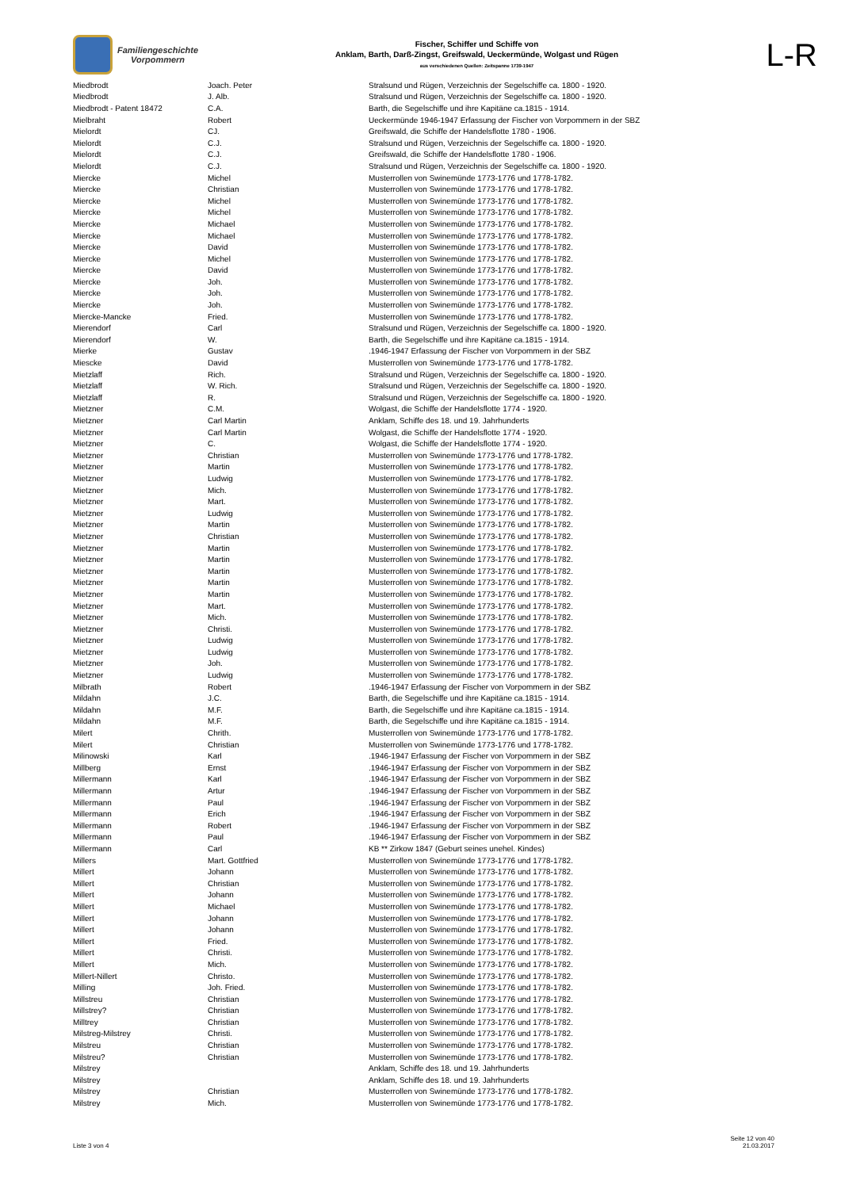Familiengeschichte
Vorpommern
Fischer, Schiffer und Schiffe von
Anklam, Barth, Darß-Zingst, Greifswald, Ueckermünde, Wolgast und Rügen
aus verschiedenen Quellen: Zeitspanne 1739-1947
L-R
| Miedbrodt | Joach. Peter | Stralsund und Rügen, Verzeichnis der Segelschiffe ca. 1800 - 1920. |
| Miedbrodt | J. Alb. | Stralsund und Rügen, Verzeichnis der Segelschiffe ca. 1800 - 1920. |
| Miedbrodt - Patent 18472 | C.A. | Barth, die Segelschiffe und ihre Kapitäne ca.1815 - 1914. |
| Mielbraht | Robert | Ueckermünde 1946-1947 Erfassung der Fischer von Vorpommern in der SBZ |
| Mielordt | CJ. | Greifswald, die Schiffe der Handelsflotte 1780 - 1906. |
| Mielordt | C.J. | Stralsund und Rügen, Verzeichnis der Segelschiffe ca. 1800 - 1920. |
| Mielordt | C.J. | Greifswald, die Schiffe der Handelsflotte 1780 - 1906. |
| Mielordt | C.J. | Stralsund und Rügen, Verzeichnis der Segelschiffe ca. 1800 - 1920. |
| Miercke | Michel | Musterrollen von Swinemünde 1773-1776 und 1778-1782. |
| Miercke | Christian | Musterrollen von Swinemünde 1773-1776 und 1778-1782. |
| Miercke | Michel | Musterrollen von Swinemünde 1773-1776 und 1778-1782. |
| Miercke | Michel | Musterrollen von Swinemünde 1773-1776 und 1778-1782. |
| Miercke | Michael | Musterrollen von Swinemünde 1773-1776 und 1778-1782. |
| Miercke | Michael | Musterrollen von Swinemünde 1773-1776 und 1778-1782. |
| Miercke | David | Musterrollen von Swinemünde 1773-1776 und 1778-1782. |
| Miercke | Michel | Musterrollen von Swinemünde 1773-1776 und 1778-1782. |
| Miercke | David | Musterrollen von Swinemünde 1773-1776 und 1778-1782. |
| Miercke | Joh. | Musterrollen von Swinemünde 1773-1776 und 1778-1782. |
| Miercke | Joh. | Musterrollen von Swinemünde 1773-1776 und 1778-1782. |
| Miercke | Joh. | Musterrollen von Swinemünde 1773-1776 und 1778-1782. |
| Miercke-Mancke | Fried. | Musterrollen von Swinemünde 1773-1776 und 1778-1782. |
| Mierendorf | Carl | Stralsund und Rügen, Verzeichnis der Segelschiffe ca. 1800 - 1920. |
| Mierendorf | W. | Barth, die Segelschiffe und ihre Kapitäne ca.1815 - 1914. |
| Mierke | Gustav | .1946-1947 Erfassung der Fischer von Vorpommern in der SBZ |
| Miescke | David | Musterrollen von Swinemünde 1773-1776 und 1778-1782. |
| Mietzlaff | Rich. | Stralsund und Rügen, Verzeichnis der Segelschiffe ca. 1800 - 1920. |
| Mietzlaff | W. Rich. | Stralsund und Rügen, Verzeichnis der Segelschiffe ca. 1800 - 1920. |
| Mietzlaff | R. | Stralsund und Rügen, Verzeichnis der Segelschiffe ca. 1800 - 1920. |
| Mietzner | C.M. | Wolgast, die Schiffe der Handelsflotte 1774 - 1920. |
| Mietzner | Carl Martin | Anklam, Schiffe des 18. und 19. Jahrhunderts |
| Mietzner | Carl Martin | Wolgast, die Schiffe der Handelsflotte 1774 - 1920. |
| Mietzner | C. | Wolgast, die Schiffe der Handelsflotte 1774 - 1920. |
| Mietzner | Christian | Musterrollen von Swinemünde 1773-1776 und 1778-1782. |
| Mietzner | Martin | Musterrollen von Swinemünde 1773-1776 und 1778-1782. |
| Mietzner | Ludwig | Musterrollen von Swinemünde 1773-1776 und 1778-1782. |
| Mietzner | Mich. | Musterrollen von Swinemünde 1773-1776 und 1778-1782. |
| Mietzner | Mart. | Musterrollen von Swinemünde 1773-1776 und 1778-1782. |
| Mietzner | Ludwig | Musterrollen von Swinemünde 1773-1776 und 1778-1782. |
| Mietzner | Martin | Musterrollen von Swinemünde 1773-1776 und 1778-1782. |
| Mietzner | Christian | Musterrollen von Swinemünde 1773-1776 und 1778-1782. |
| Mietzner | Martin | Musterrollen von Swinemünde 1773-1776 und 1778-1782. |
| Mietzner | Martin | Musterrollen von Swinemünde 1773-1776 und 1778-1782. |
| Mietzner | Martin | Musterrollen von Swinemünde 1773-1776 und 1778-1782. |
| Mietzner | Martin | Musterrollen von Swinemünde 1773-1776 und 1778-1782. |
| Mietzner | Martin | Musterrollen von Swinemünde 1773-1776 und 1778-1782. |
| Mietzner | Mart. | Musterrollen von Swinemünde 1773-1776 und 1778-1782. |
| Mietzner | Mich. | Musterrollen von Swinemünde 1773-1776 und 1778-1782. |
| Mietzner | Christi. | Musterrollen von Swinemünde 1773-1776 und 1778-1782. |
| Mietzner | Ludwig | Musterrollen von Swinemünde 1773-1776 und 1778-1782. |
| Mietzner | Ludwig | Musterrollen von Swinemünde 1773-1776 und 1778-1782. |
| Mietzner | Joh. | Musterrollen von Swinemünde 1773-1776 und 1778-1782. |
| Mietzner | Ludwig | Musterrollen von Swinemünde 1773-1776 und 1778-1782. |
| Milbrath | Robert | .1946-1947 Erfassung der Fischer von Vorpommern in der SBZ |
| Mildahn | J.C. | Barth, die Segelschiffe und ihre Kapitäne ca.1815 - 1914. |
| Mildahn | M.F. | Barth, die Segelschiffe und ihre Kapitäne ca.1815 - 1914. |
| Mildahn | M.F. | Barth, die Segelschiffe und ihre Kapitäne ca.1815 - 1914. |
| Milert | Chrith. | Musterrollen von Swinemünde 1773-1776 und 1778-1782. |
| Milert | Christian | Musterrollen von Swinemünde 1773-1776 und 1778-1782. |
| Milinowski | Karl | .1946-1947 Erfassung der Fischer von Vorpommern in der SBZ |
| Millberg | Ernst | .1946-1947 Erfassung der Fischer von Vorpommern in der SBZ |
| Millermann | Karl | .1946-1947 Erfassung der Fischer von Vorpommern in der SBZ |
| Millermann | Artur | .1946-1947 Erfassung der Fischer von Vorpommern in der SBZ |
| Millermann | Paul | .1946-1947 Erfassung der Fischer von Vorpommern in der SBZ |
| Millermann | Erich | .1946-1947 Erfassung der Fischer von Vorpommern in der SBZ |
| Millermann | Robert | .1946-1947 Erfassung der Fischer von Vorpommern in der SBZ |
| Millermann | Paul | .1946-1947 Erfassung der Fischer von Vorpommern in der SBZ |
| Millermann | Carl | KB ** Zirkow 1847 (Geburt seines unehel. Kindes) |
| Millers | Mart. Gottfried | Musterrollen von Swinemünde 1773-1776 und 1778-1782. |
| Millert | Johann | Musterrollen von Swinemünde 1773-1776 und 1778-1782. |
| Millert | Christian | Musterrollen von Swinemünde 1773-1776 und 1778-1782. |
| Millert | Johann | Musterrollen von Swinemünde 1773-1776 und 1778-1782. |
| Millert | Michael | Musterrollen von Swinemünde 1773-1776 und 1778-1782. |
| Millert | Johann | Musterrollen von Swinemünde 1773-1776 und 1778-1782. |
| Millert | Johann | Musterrollen von Swinemünde 1773-1776 und 1778-1782. |
| Millert | Fried. | Musterrollen von Swinemünde 1773-1776 und 1778-1782. |
| Millert | Christi. | Musterrollen von Swinemünde 1773-1776 und 1778-1782. |
| Millert | Mich. | Musterrollen von Swinemünde 1773-1776 und 1778-1782. |
| Millert-Nillert | Christo. | Musterrollen von Swinemünde 1773-1776 und 1778-1782. |
| Milling | Joh. Fried. | Musterrollen von Swinemünde 1773-1776 und 1778-1782. |
| Millstreu | Christian | Musterrollen von Swinemünde 1773-1776 und 1778-1782. |
| Millstrey? | Christian | Musterrollen von Swinemünde 1773-1776 und 1778-1782. |
| Milltrey | Christian | Musterrollen von Swinemünde 1773-1776 und 1778-1782. |
| Milstreg-Milstrey | Christi. | Musterrollen von Swinemünde 1773-1776 und 1778-1782. |
| Milstreu | Christian | Musterrollen von Swinemünde 1773-1776 und 1778-1782. |
| Milstreu? | Christian | Musterrollen von Swinemünde 1773-1776 und 1778-1782. |
| Milstrey | | Anklam, Schiffe des 18. und 19. Jahrhunderts |
| Milstrey | | Anklam, Schiffe des 18. und 19. Jahrhunderts |
| Milstrey | Christian | Musterrollen von Swinemünde 1773-1776 und 1778-1782. |
| Milstrey | Mich. | Musterrollen von Swinemünde 1773-1776 und 1778-1782. |
Liste 3 von 4
Seite 12 von 40
21.03.2017